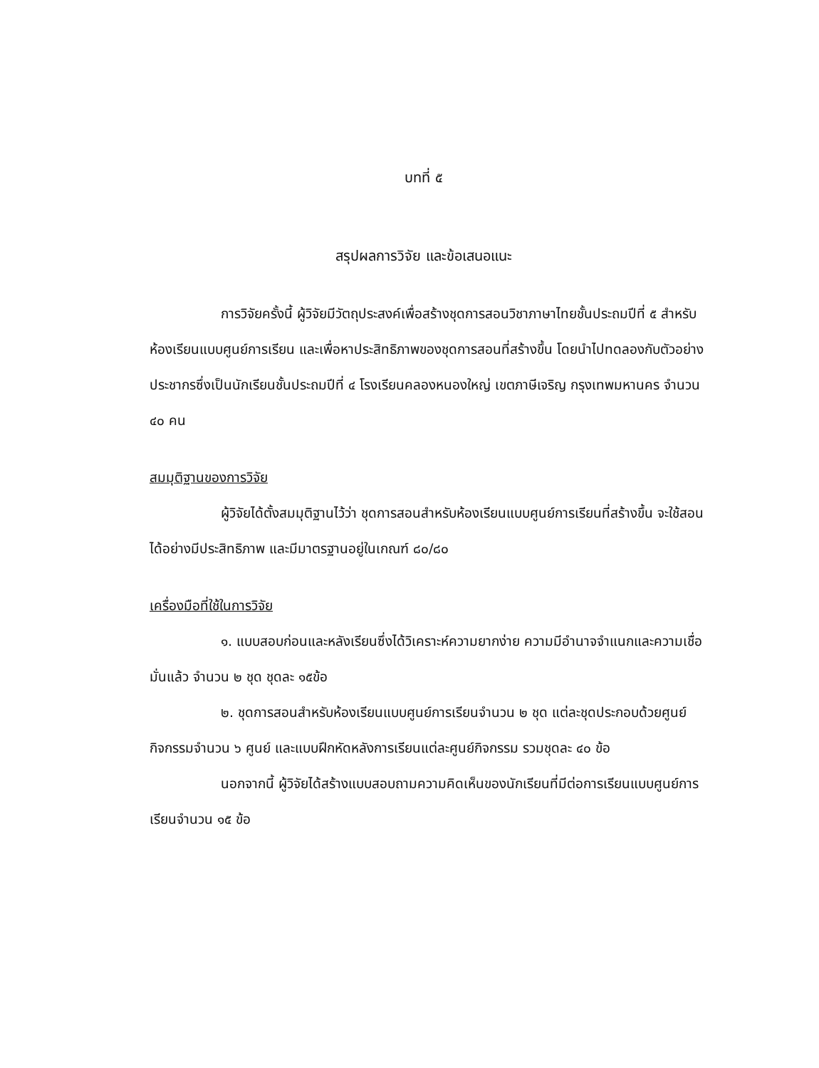บทที่ ๕
สรุปผลการวิจัย และข้อเสนอแนะ
การวิจัยครั้งนี้ ผู้วิจัยมีวัตถุประสงค์เพื่อสร้างชุดการสอนวิชาภาษาไทยชั้นประถมปีที่ ๕ สำหรับห้องเรียนแบบศูนย์การเรียน และเพื่อหาประสิทธิภาพของชุดการสอนที่สร้างขึ้น โดยนำไปทดลองกับตัวอย่างประชากรซึ่งเป็นนักเรียนชั้นประถมปีที่ ๔ โรงเรียนคลองหนองใหญ่ เขตภาษีเจริญ กรุงเทพมหานคร จำนวน ๔๐ คน
สมมุติฐานของการวิจัย
ผู้วิจัยได้ตั้งสมมุติฐานไว้ว่า ชุดการสอนสำหรับห้องเรียนแบบศูนย์การเรียนที่สร้างขึ้น จะใช้สอนได้อย่างมีประสิทธิภาพ และมีมาตรฐานอยู่ในเกณฑ์ ๘๐/๘๐
เครื่องมือที่ใช้ในการวิจัย
๑. แบบสอบก่อนและหลังเรียนซึ่งได้วิเคราะห์ความยากง่าย ความมีอำนาจจำแนกและความเชื่อมั่นแล้ว จำนวน ๒ ชุด ชุดละ ๑๕ข้อ
๒. ชุดการสอนสำหรับห้องเรียนแบบศูนย์การเรียนจำนวน ๒ ชุด แต่ละชุดประกอบด้วยศูนย์กิจกรรมจำนวน ๖ ศูนย์ และแบบฝึกหัดหลังการเรียนแต่ละศูนย์กิจกรรม รวมชุดละ ๔๐ ข้อ
นอกจากนี้ ผู้วิจัยได้สร้างแบบสอบถามความคิดเห็นของนักเรียนที่มีต่อการเรียนแบบศูนย์การเรียนจำนวน ๑๕ ข้อ